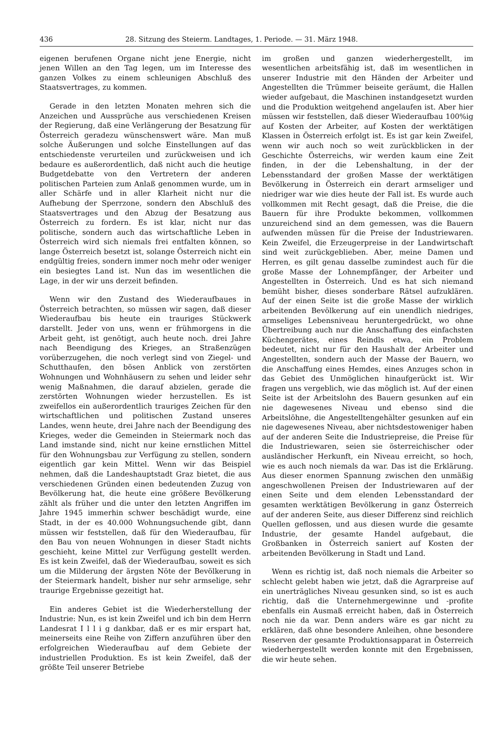436 28. Sitzung des Steierm. Landtages, 1. Periode. — 31. März 1948.
eigenen berufenen Organe nicht jene Energie, nicht jenen Willen an den Tag legen, um im Interesse des ganzen Volkes zu einem schleunigen Abschluß des Staatsvertrages, zu kommen.
Gerade in den letzten Monaten mehren sich die Anzeichen und Aussprüche aus verschiedenen Kreisen der Regierung, daß eine Verlängerung der Besatzung für Österreich geradezu wünschenswert wäre. Man muß solche Äußerungen und solche Einstellungen auf das entschiedenste verurteilen und zurückweisen und ich bedaure es außerordentlich, daß nicht auch die heutige Budgetdebatte von den Vertretern der anderen politischen Parteien zum Anlaß genommen wurde, um in aller Schärfe und in aller Klarheit nicht nur die Aufhebung der Sperrzone, sondern den Abschluß des Staatsvertrages und den Abzug der Besatzung aus Österreich zu fordern. Es ist klar, nicht nur das politische, sondern auch das wirtschaftliche Leben in Österreich wird sich niemals frei entfalten können, so lange Österreich besetzt ist, solange Österreich nicht ein endgültig freies, sondern immer noch mehr oder weniger ein besiegtes Land ist. Nun das im wesentlichen die Lage, in der wir uns derzeit befinden.
Wenn wir den Zustand des Wiederaufbaues in Österreich betrachten, so müssen wir sagen, daß dieser Wiederaufbau bis heute ein trauriges Stückwerk darstellt. Jeder von uns, wenn er frühmorgens in die Arbeit geht, ist genötigt, auch heute noch. drei Jahre nach Beendigung des Krieges, an Straßenzügen vorüberzugehen, die noch verlegt sind von Ziegel- und Schutthaufen, den bösen Anblick von zerstörten Wohnungen und Wohnhäusern zu sehen und leider sehr wenig Maßnahmen, die darauf abzielen, gerade die zerstörten Wohnungen wieder herzustellen. Es ist zweifellos ein außerordentlich trauriges Zeichen für den wirtschaftlichen und politischen Zustand unseres Landes, wenn heute, drei Jahre nach der Beendigung des Krieges, weder die Gemeinden in Steiermark noch das Land imstande sind, nicht nur keine ernstlichen Mittel für den Wohnungsbau zur Verfügung zu stellen, sondern eigentlich gar kein Mittel. Wenn wir das Beispiel nehmen, daß die Landeshauptstadt Graz bietet, die aus verschiedenen Gründen einen bedeutenden Zuzug von Bevölkerung hat, die heute eine größere Bevölkerung zählt als früher und die unter den letzten Angriffen im Jahre 1945 immerhin schwer beschädigt wurde, eine Stadt, in der es 40.000 Wohnungsuchende gibt, dann müssen wir feststellen, daß für den Wiederaufbau, für den Bau von neuen Wohnungen in dieser Stadt nichts geschieht, keine Mittel zur Verfügung gestellt werden. Es ist kein Zweifel, daß der Wiederaufbau, soweit es sich um die Milderung der ärgsten Nöte der Bevölkerung in der Steiermark handelt, bisher nur sehr armselige, sehr traurige Ergebnisse gezeitigt hat.
Ein anderes Gebiet ist die Wiederherstellung der Industrie: Nun, es ist kein Zweifel und ich bin dem Herrn Landesrat I l l i g dankbar, daß er es mir erspart hat, meinerseits eine Reihe von Ziffern anzuführen über den erfolgreichen Wiederaufbau auf dem Gebiete der industriellen Produktion. Es ist kein Zweifel, daß der größte Teil unserer Betriebe
im großen und ganzen wiederhergestellt, im wesentlichen arbeitsfähig ist, daß im wesentlichen in unserer Industrie mit den Händen der Arbeiter und Angestellten die Trümmer beiseite geräumt, die Hallen wieder aufgebaut, die Maschinen instandgesetzt wurden und die Produktion weitgehend angelaufen ist. Aber hier müssen wir feststellen, daß dieser Wiederaufbau 100%ig auf Kosten der Arbeiter, auf Kosten der werktätigen Klassen in Österreich erfolgt ist. Es ist gar kein Zweifel, wenn wir auch noch so weit zurückblicken in der Geschichte Österreichs, wir werden kaum eine Zeit finden, in der die Lebenshaltung, in der der Lebensstandard der großen Masse der werktätigen Bevölkerung in Österreich ein derart armseliger und niedriger war wie dies heute der Fall ist. Es wurde auch vollkommen mit Recht gesagt, daß die Preise, die die Bauern für ihre Produkte bekommen, vollkommen unzureichend sind an dem gemessen, was die Bauern aufwenden müssen für die Preise der Industriewaren. Kein Zweifel, die Erzeugerpreise in der Landwirtschaft sind weit zurückgeblieben. Aber, meine Damen und Herren, es gilt genau dasselbe zumindest auch für die große Masse der Lohnempfänger, der Arbeiter und Angestellten in Österreich. Und es hat sich niemand bemüht bisher, dieses sonderbare Rätsel aufzuklären. Auf der einen Seite ist die große Masse der wirklich arbeitenden Bevölkerung auf ein unendlich niedriges, armseliges Lebensniveau heruntergedrückt, wo ohne Übertreibung auch nur die Anschaffung des einfachsten Küchengerätes, eines Reindls etwa, ein Problem bedeutet, nicht nur für den Haushalt der Arbeiter und Angestellten, sondern auch der Masse der Bauern, wo die Anschaffung eines Hemdes, eines Anzuges schon in das Gebiet des Unmöglichen hinaufgerückt ist. Wir fragen uns vergeblich, wie das möglich ist. Auf der einen Seite ist der Arbeitslohn des Bauern gesunken auf ein nie dagewesenes Niveau und ebenso sind die Arbeitslöhne, die Angestelltengehälter gesunken auf ein nie dagewesenes Niveau, aber nichtsdestoweniger haben auf der anderen Seite die Industriepreise, die Preise für die Industriewaren, seien sie österreichischer oder ausländischer Herkunft, ein Niveau erreicht, so hoch, wie es auch noch niemals da war. Das ist die Erklärung. Aus dieser enormen Spannung zwischen den unmäßig angeschwollenen Preisen der Industriewaren auf der einen Seite und dem elenden Lebensstandard der gesamten werktätigen Bevölkerung in ganz Österreich auf der anderen Seite, aus dieser Differenz sind reichlich Quellen geflossen, und aus diesen wurde die gesamte Industrie, der gesamte Handel aufgebaut, die Großbanken in Österreich saniert auf Kosten der arbeitenden Bevölkerung in Stadt und Land.
Wenn es richtig ist, daß noch niemals die Arbeiter so schlecht gelebt haben wie jetzt, daß die Agrarpreise auf ein unerträgliches Niveau gesunken sind, so ist es auch richtig, daß die Unternehmergewinne und -profite ebenfalls ein Ausmaß erreicht haben, daß in Österreich noch nie da war. Denn anders wäre es gar nicht zu erklären, daß ohne besondere Anleihen, ohne besondere Reserven der gesamte Produktionsapparat in Österreich wiederhergestellt werden konnte mit den Ergebnissen, die wir heute sehen.